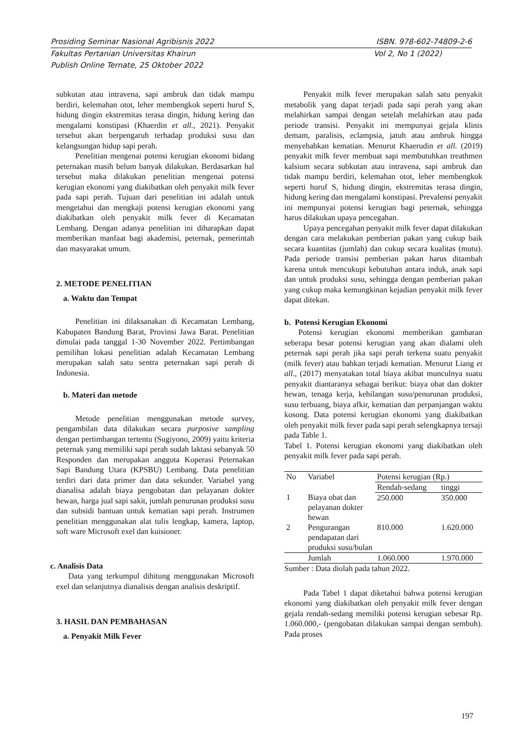Prosiding Seminar Nasional Agribisnis 2022 ISBN. 978-602-74809-2-6
Fakultas Pertanian Universitas Khairun Vol 2, No 1 (2022)
Publish Online Ternate, 25 Oktober 2022
subkutan atau intravena, sapi ambruk dan tidak mampu berdiri, kelemahan otot, leher membengkok seperti huruf S, hidung dingin ekstremitas terasa dingin, hidung kering dan mengalami konstipasi (Khaerdin et all., 2021). Penyakit tersebut akan berpengaruh terhadap produksi susu dan kelangsungan hidup sapi perah.
Penelitian mengenai potensi kerugian ekonomi bidang peternakan masih belum banyak dilakukan. Berdasarkan hal tersebut maka dilakukan penelitian mengenai potensi kerugian ekonomi yang diakibatkan oleh penyakit milk fever pada sapi perah. Tujuan dari penelitian ini adalah untuk mengetahui dan mengkaji potensi kerugian ekonomi yang diakibatkan oleh penyakit milk fever di Kecamatan Lembang. Dengan adanya penelitian ini diharapkan dapat memberikan manfaat bagi akademisi, peternak, pemerintah dan masyarakat umum.
2. METODE PENELITIAN
a. Waktu dan Tempat
Penelitian ini dilaksanakan di Kecamatan Lembang, Kabupaten Bandung Barat, Provinsi Jawa Barat. Penelitian dimulai pada tanggal 1-30 November 2022. Pertimbangan pemilihan lokasi penelitian adalah Kecamatan Lembang merupakan salah satu sentra peternakan sapi perah di Indonesia.
b. Materi dan metode
Metode penelitian menggunakan metode survey, pengambilan data dilakukan secara purposive sampling dengan pertimbangan tertentu (Sugiyono, 2009) yaitu kriteria peternak yang memiliki sapi perah sudah laktasi sebanyak 50 Responden dan merupakan anggota Koperasi Peternakan Sapi Bandung Utara (KPSBU) Lembang. Data penelitian terdiri dari data primer dan data sekunder. Variabel yang dianalisa adalah biaya pengobatan dan pelayanan dokter hewan, harga jual sapi sakit, jumlah penurunan produksi susu dan subsidi bantuan untuk kematian sapi perah. Instrumen penelitian menggunakan alat tulis lengkap, kamera, laptop, soft ware Microsoft exel dan kuisioner.
c. Analisis Data
Data yang terkumpul dihitung menggunakan Microsoft exel dan selanjutnya dianalisis dengan analisis deskriptif.
3. HASIL DAN PEMBAHASAN
a. Penyakit Milk Fever
Penyakit milk fever merupakan salah satu penyakit metabolik yang dapat terjadi pada sapi perah yang akan melahirkan sampai dengan setelah melahirkan atau pada periode transisi. Penyakit ini mempunyai gejala klinis demam, paralisis, eclampsia, jatuh atau ambruk hingga menyebabkan kematian. Menurut Khaerudin et all. (2019) penyakit milk fever membuat sapi membutuhkan treathmen kalsium secara subkutan atau intravena, sapi ambruk dan tidak mampu berdiri, kelemahan otot, leher membengkok seperti huruf S, hidung dingin, ekstremitas terasa dingin, hidung kering dan mengalami konstipasi. Prevalensi penyakit ini mempunyai potensi kerugian bagi peternak, sehingga harus dilakukan upaya pencegahan.
Upaya pencegahan penyakit milk fever dapat dilakukan dengan cara melakukan pemberian pakan yang cukup baik secara kuantitas (jumlah) dan cukup secara kualitas (mutu). Pada periode transisi pemberian pakan harus ditambah karena untuk mencukupi kebutuhan antara induk, anak sapi dan untuk produksi susu, sehingga dengan pemberian pakan yang cukup maka kemungkinan kejadian penyakit milk fever dapat ditekan.
b. Potensi Kerugian Ekonomi
Potensi kerugian ekonomi memberikan gambaran seberapa besar potensi kerugian yang akan dialami oleh peternak sapi perah jika sapi perah terkena suatu penyakit (milk fever) atau bahkan terjadi kematian. Menurut Liang et all., (2017) menyatakan total biaya akibat munculnya suatu penyakit diantaranya sebagai berikut: biaya obat dan dokter hewan, tenaga kerja, kehilangan susu/penurunan produksi, susu terbuang, biaya afkir, kematian dan perpanjangan waktu kosong. Data potensi kerugian ekonomi yang diakibatkan oleh penyakit milk fever pada sapi perah selengkapnya tersaji pada Table 1.
Tabel 1. Potensi kerugian ekonomi yang diakibatkan oleh penyakit milk fever pada sapi perah.
| No | Variabel | Potensi kerugian (Rp.) | |
| --- | --- | --- | --- |
| | | Rendah-sedang | tinggi |
| 1 | Biaya obat dan pelayanan dokter hewan | 250.000 | 350.000 |
| 2 | Pengurangan pendapatan dari produksi susu/bulan | 810.000 | 1.620.000 |
| | Jumlah | 1.060.000 | 1.970.000 |
Sumber : Data diolah pada tahun 2022.
Pada Tabel 1 dapat diketahui bahwa potensi kerugian ekonomi yang diakibatkan oleh penyakit milk fever dengan gejala rendah-sedang memiliki potensi kerugian sebesar Rp. 1.060.000,- (pengobatan dilakukan sampai dengan sembuh). Pada proses
197